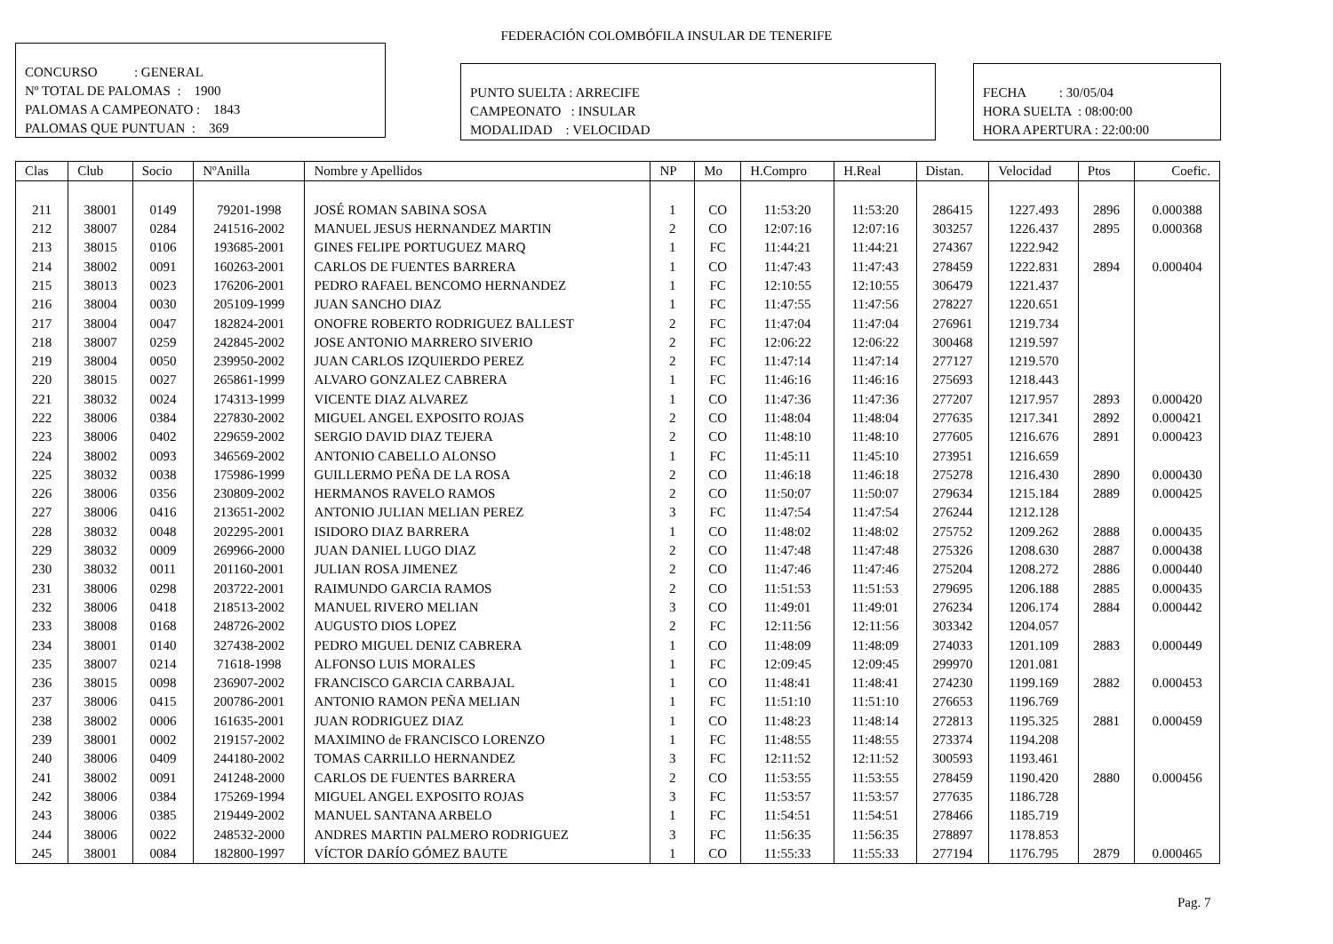FEDERACIÓN COLOMBÓFILA INSULAR DE TENERIFE
CONCURSO : GENERAL
Nº TOTAL DE PALOMAS : 1900
PALOMAS A CAMPEONATO : 1843
PALOMAS QUE PUNTUAN : 369
PUNTO SUELTA : ARRECIFE
CAMPEONATO : INSULAR
MODALIDAD : VELOCIDAD
FECHA : 30/05/04
HORA SUELTA : 08:00:00
HORA APERTURA : 22:00:00
| Clas | Club | Socio | NºAnilla | Nombre y Apellidos | NP | Mo | H.Compro | H.Real | Distan. | Velocidad | Ptos | Coefic. |
| --- | --- | --- | --- | --- | --- | --- | --- | --- | --- | --- | --- | --- |
| 211 | 38001 | 0149 | 79201-1998 | JOSÉ ROMAN SABINA SOSA | 1 | CO | 11:53:20 | 11:53:20 | 286415 | 1227.493 | 2896 | 0.000388 |
| 212 | 38007 | 0284 | 241516-2002 | MANUEL JESUS HERNANDEZ MARTIN | 2 | CO | 12:07:16 | 12:07:16 | 303257 | 1226.437 | 2895 | 0.000368 |
| 213 | 38015 | 0106 | 193685-2001 | GINES FELIPE PORTUGUEZ MARQ | 1 | FC | 11:44:21 | 11:44:21 | 274367 | 1222.942 | | |
| 214 | 38002 | 0091 | 160263-2001 | CARLOS DE FUENTES BARRERA | 1 | CO | 11:47:43 | 11:47:43 | 278459 | 1222.831 | 2894 | 0.000404 |
| 215 | 38013 | 0023 | 176206-2001 | PEDRO RAFAEL BENCOMO HERNANDEZ | 1 | FC | 12:10:55 | 12:10:55 | 306479 | 1221.437 | | |
| 216 | 38004 | 0030 | 205109-1999 | JUAN SANCHO DIAZ | 1 | FC | 11:47:55 | 11:47:56 | 278227 | 1220.651 | | |
| 217 | 38004 | 0047 | 182824-2001 | ONOFRE ROBERTO RODRIGUEZ BALLEST | 2 | FC | 11:47:04 | 11:47:04 | 276961 | 1219.734 | | |
| 218 | 38007 | 0259 | 242845-2002 | JOSE ANTONIO MARRERO SIVERIO | 2 | FC | 12:06:22 | 12:06:22 | 300468 | 1219.597 | | |
| 219 | 38004 | 0050 | 239950-2002 | JUAN CARLOS IZQUIERDO PEREZ | 2 | FC | 11:47:14 | 11:47:14 | 277127 | 1219.570 | | |
| 220 | 38015 | 0027 | 265861-1999 | ALVARO GONZALEZ CABRERA | 1 | FC | 11:46:16 | 11:46:16 | 275693 | 1218.443 | | |
| 221 | 38032 | 0024 | 174313-1999 | VICENTE DIAZ ALVAREZ | 1 | CO | 11:47:36 | 11:47:36 | 277207 | 1217.957 | 2893 | 0.000420 |
| 222 | 38006 | 0384 | 227830-2002 | MIGUEL ANGEL EXPOSITO ROJAS | 2 | CO | 11:48:04 | 11:48:04 | 277635 | 1217.341 | 2892 | 0.000421 |
| 223 | 38006 | 0402 | 229659-2002 | SERGIO DAVID DIAZ TEJERA | 2 | CO | 11:48:10 | 11:48:10 | 277605 | 1216.676 | 2891 | 0.000423 |
| 224 | 38002 | 0093 | 346569-2002 | ANTONIO CABELLO ALONSO | 1 | FC | 11:45:11 | 11:45:10 | 273951 | 1216.659 | | |
| 225 | 38032 | 0038 | 175986-1999 | GUILLERMO PEÑA DE LA ROSA | 2 | CO | 11:46:18 | 11:46:18 | 275278 | 1216.430 | 2890 | 0.000430 |
| 226 | 38006 | 0356 | 230809-2002 | HERMANOS RAVELO RAMOS | 2 | CO | 11:50:07 | 11:50:07 | 279634 | 1215.184 | 2889 | 0.000425 |
| 227 | 38006 | 0416 | 213651-2002 | ANTONIO JULIAN MELIAN PEREZ | 3 | FC | 11:47:54 | 11:47:54 | 276244 | 1212.128 | | |
| 228 | 38032 | 0048 | 202295-2001 | ISIDORO DIAZ BARRERA | 1 | CO | 11:48:02 | 11:48:02 | 275752 | 1209.262 | 2888 | 0.000435 |
| 229 | 38032 | 0009 | 269966-2000 | JUAN DANIEL LUGO DIAZ | 2 | CO | 11:47:48 | 11:47:48 | 275326 | 1208.630 | 2887 | 0.000438 |
| 230 | 38032 | 0011 | 201160-2001 | JULIAN ROSA JIMENEZ | 2 | CO | 11:47:46 | 11:47:46 | 275204 | 1208.272 | 2886 | 0.000440 |
| 231 | 38006 | 0298 | 203722-2001 | RAIMUNDO GARCIA RAMOS | 2 | CO | 11:51:53 | 11:51:53 | 279695 | 1206.188 | 2885 | 0.000435 |
| 232 | 38006 | 0418 | 218513-2002 | MANUEL RIVERO MELIAN | 3 | CO | 11:49:01 | 11:49:01 | 276234 | 1206.174 | 2884 | 0.000442 |
| 233 | 38008 | 0168 | 248726-2002 | AUGUSTO DIOS LOPEZ | 2 | FC | 12:11:56 | 12:11:56 | 303342 | 1204.057 | | |
| 234 | 38001 | 0140 | 327438-2002 | PEDRO MIGUEL DENIZ CABRERA | 1 | CO | 11:48:09 | 11:48:09 | 274033 | 1201.109 | 2883 | 0.000449 |
| 235 | 38007 | 0214 | 71618-1998 | ALFONSO LUIS MORALES | 1 | FC | 12:09:45 | 12:09:45 | 299970 | 1201.081 | | |
| 236 | 38015 | 0098 | 236907-2002 | FRANCISCO GARCIA CARBAJAL | 1 | CO | 11:48:41 | 11:48:41 | 274230 | 1199.169 | 2882 | 0.000453 |
| 237 | 38006 | 0415 | 200786-2001 | ANTONIO RAMON PEÑA MELIAN | 1 | FC | 11:51:10 | 11:51:10 | 276653 | 1196.769 | | |
| 238 | 38002 | 0006 | 161635-2001 | JUAN RODRIGUEZ DIAZ | 1 | CO | 11:48:23 | 11:48:14 | 272813 | 1195.325 | 2881 | 0.000459 |
| 239 | 38001 | 0002 | 219157-2002 | MAXIMINO de FRANCISCO LORENZO | 1 | FC | 11:48:55 | 11:48:55 | 273374 | 1194.208 | | |
| 240 | 38006 | 0409 | 244180-2002 | TOMAS CARRILLO HERNANDEZ | 3 | FC | 12:11:52 | 12:11:52 | 300593 | 1193.461 | | |
| 241 | 38002 | 0091 | 241248-2000 | CARLOS DE FUENTES BARRERA | 2 | CO | 11:53:55 | 11:53:55 | 278459 | 1190.420 | 2880 | 0.000456 |
| 242 | 38006 | 0384 | 175269-1994 | MIGUEL ANGEL EXPOSITO ROJAS | 3 | FC | 11:53:57 | 11:53:57 | 277635 | 1186.728 | | |
| 243 | 38006 | 0385 | 219449-2002 | MANUEL SANTANA ARBELO | 1 | FC | 11:54:51 | 11:54:51 | 278466 | 1185.719 | | |
| 244 | 38006 | 0022 | 248532-2000 | ANDRES MARTIN PALMERO RODRIGUEZ | 3 | FC | 11:56:35 | 11:56:35 | 278897 | 1178.853 | | |
| 245 | 38001 | 0084 | 182800-1997 | VÍCTOR DARÍO GÓMEZ BAUTE | 1 | CO | 11:55:33 | 11:55:33 | 277194 | 1176.795 | 2879 | 0.000465 |
Pag. 7